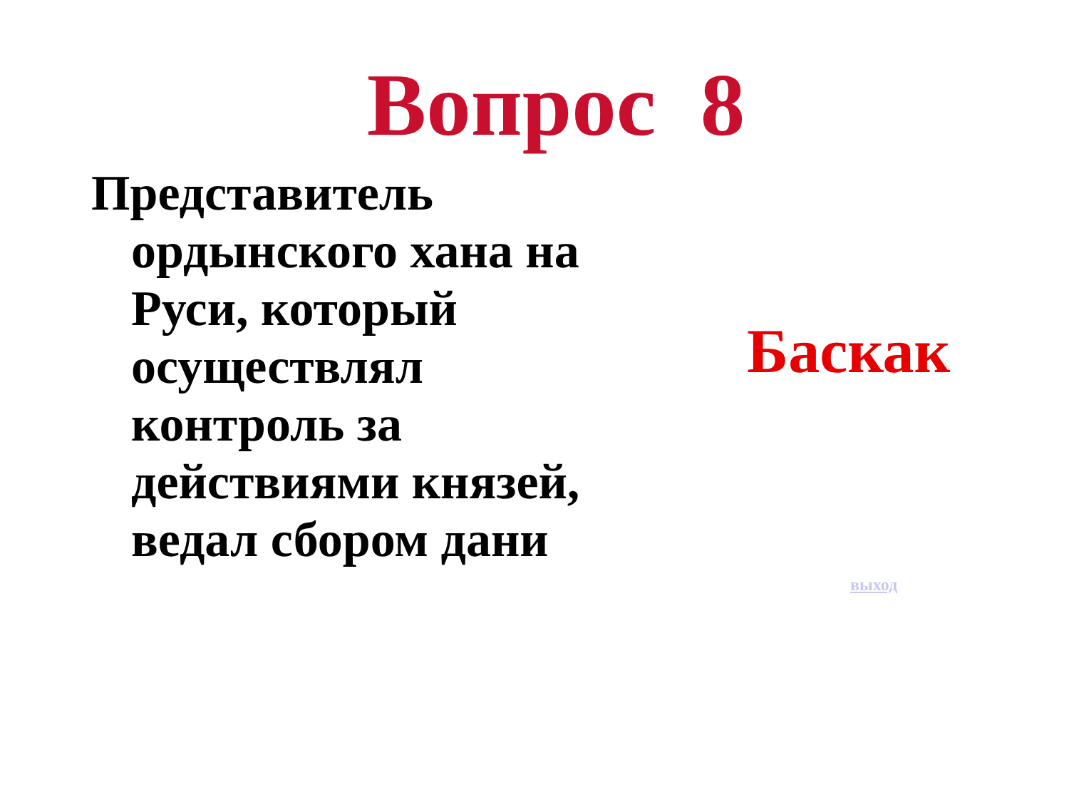Вопрос 8
Представитель ордынского хана на Руси, который осуществлял контроль за действиями князей, ведал сбором дани
Баскак
выход